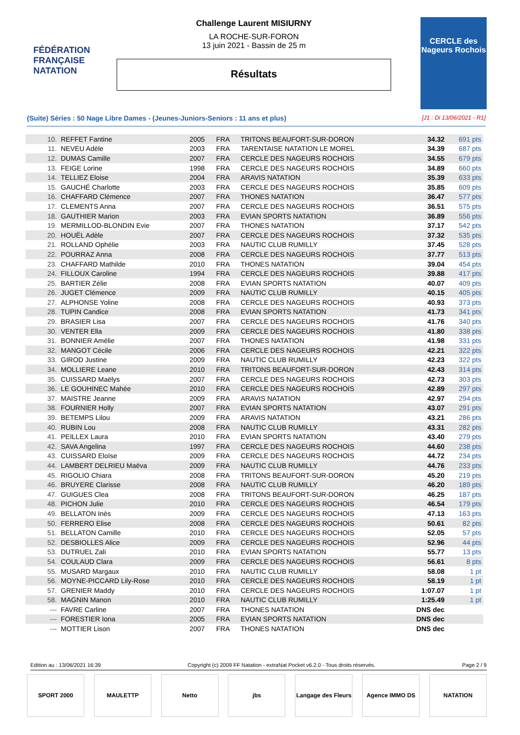FÉDÉRATION FRANÇAISE NATATION
Challenge Laurent MISIURNY
LA ROCHE-SUR-FORON
13 juin 2021 - Bassin de 25 m
Résultats
CERCLE des Nageurs Rochois
(Suite) Séries : 50 Nage Libre Dames - (Jeunes-Juniors-Seniors : 11 ans et plus) [J1 : Di 13/06/2021 - R1]
| 10. | REFFET Fantine | 2005 | FRA | TRITONS BEAUFORT-SUR-DORON | 34.32 | 691 pts |
| 11. | NEVEU Adèle | 2003 | FRA | TARENTAISE NATATION LE MOREL | 34.39 | 687 pts |
| 12. | DUMAS Camille | 2007 | FRA | CERCLE DES NAGEURS ROCHOIS | 34.55 | 679 pts |
| 13. | FEIGE Lorine | 1998 | FRA | CERCLE DES NAGEURS ROCHOIS | 34.89 | 660 pts |
| 14. | TELLIEZ Eloise | 2004 | FRA | ARAVIS NATATION | 35.39 | 633 pts |
| 15. | GAUCHÉ Charlotte | 2003 | FRA | CERCLE DES NAGEURS ROCHOIS | 35.85 | 609 pts |
| 16. | CHAFFARD Clémence | 2007 | FRA | THONES NATATION | 36.47 | 577 pts |
| 17. | CLEMENTS Anna | 2007 | FRA | CERCLE DES NAGEURS ROCHOIS | 36.51 | 575 pts |
| 18. | GAUTHIER Marion | 2003 | FRA | EVIAN SPORTS NATATION | 36.89 | 556 pts |
| 19. | MERMILLOD-BLONDIN Evie | 2007 | FRA | THONES NATATION | 37.17 | 542 pts |
| 20. | HOUËL Adèle | 2007 | FRA | CERCLE DES NAGEURS ROCHOIS | 37.32 | 535 pts |
| 21. | ROLLAND Ophélie | 2003 | FRA | NAUTIC CLUB RUMILLY | 37.45 | 528 pts |
| 22. | POURRAZ Anna | 2008 | FRA | CERCLE DES NAGEURS ROCHOIS | 37.77 | 513 pts |
| 23. | CHAFFARD Mathilde | 2010 | FRA | THONES NATATION | 39.04 | 454 pts |
| 24. | FILLOUX Caroline | 1994 | FRA | CERCLE DES NAGEURS ROCHOIS | 39.88 | 417 pts |
| 25. | BARTIER Zélie | 2008 | FRA | EVIAN SPORTS NATATION | 40.07 | 409 pts |
| 26. | JUGET Clémence | 2009 | FRA | NAUTIC CLUB RUMILLY | 40.15 | 405 pts |
| 27. | ALPHONSE Yoline | 2008 | FRA | CERCLE DES NAGEURS ROCHOIS | 40.93 | 373 pts |
| 28. | TUPIN Candice | 2008 | FRA | EVIAN SPORTS NATATION | 41.73 | 341 pts |
| 29. | BRASIER Lisa | 2007 | FRA | CERCLE DES NAGEURS ROCHOIS | 41.76 | 340 pts |
| 30. | VENTER Ella | 2009 | FRA | CERCLE DES NAGEURS ROCHOIS | 41.80 | 338 pts |
| 31. | BONNIER Amélie | 2007 | FRA | THONES NATATION | 41.98 | 331 pts |
| 32. | MANGOT Cécile | 2006 | FRA | CERCLE DES NAGEURS ROCHOIS | 42.21 | 322 pts |
| 33. | GIROD Justine | 2009 | FRA | NAUTIC CLUB RUMILLY | 42.23 | 322 pts |
| 34. | MOLLIERE Leane | 2010 | FRA | TRITONS BEAUFORT-SUR-DORON | 42.43 | 314 pts |
| 35. | CUISSARD Maëlys | 2007 | FRA | CERCLE DES NAGEURS ROCHOIS | 42.73 | 303 pts |
| 36. | LE GOUHINEC Mahée | 2010 | FRA | CERCLE DES NAGEURS ROCHOIS | 42.89 | 297 pts |
| 37. | MAISTRE Jeanne | 2009 | FRA | ARAVIS NATATION | 42.97 | 294 pts |
| 38. | FOURNIER Holly | 2007 | FRA | EVIAN SPORTS NATATION | 43.07 | 291 pts |
| 39. | BETEMPS Lilou | 2009 | FRA | ARAVIS NATATION | 43.21 | 286 pts |
| 40. | RUBIN Lou | 2008 | FRA | NAUTIC CLUB RUMILLY | 43.31 | 282 pts |
| 41. | PEILLEX Laura | 2010 | FRA | EVIAN SPORTS NATATION | 43.40 | 279 pts |
| 42. | SAVA Angelina | 1997 | FRA | CERCLE DES NAGEURS ROCHOIS | 44.60 | 238 pts |
| 43. | CUISSARD Eloïse | 2009 | FRA | CERCLE DES NAGEURS ROCHOIS | 44.72 | 234 pts |
| 44. | LAMBERT DELRIEU Maëva | 2009 | FRA | NAUTIC CLUB RUMILLY | 44.76 | 233 pts |
| 45. | RIGOLIO Chiara | 2008 | FRA | TRITONS BEAUFORT-SUR-DORON | 45.20 | 219 pts |
| 46. | BRUYERE Clarisse | 2008 | FRA | NAUTIC CLUB RUMILLY | 46.20 | 189 pts |
| 47. | GUIGUES Clea | 2008 | FRA | TRITONS BEAUFORT-SUR-DORON | 46.25 | 187 pts |
| 48. | PICHON Julie | 2010 | FRA | CERCLE DES NAGEURS ROCHOIS | 46.54 | 179 pts |
| 49. | BELLATON Inès | 2009 | FRA | CERCLE DES NAGEURS ROCHOIS | 47.13 | 163 pts |
| 50. | FERRERO Elise | 2008 | FRA | CERCLE DES NAGEURS ROCHOIS | 50.61 | 82 pts |
| 51. | BELLATON Camille | 2010 | FRA | CERCLE DES NAGEURS ROCHOIS | 52.05 | 57 pts |
| 52. | DESBIOLLES Alice | 2009 | FRA | CERCLE DES NAGEURS ROCHOIS | 52.96 | 44 pts |
| 53. | DUTRUEL Zali | 2010 | FRA | EVIAN SPORTS NATATION | 55.77 | 13 pts |
| 54. | COULAUD Clara | 2009 | FRA | CERCLE DES NAGEURS ROCHOIS | 56.61 | 8 pts |
| 55. | MUSARD Margaux | 2010 | FRA | NAUTIC CLUB RUMILLY | 58.08 | 1 pt |
| 56. | MOYNE-PICCARD Lily-Rose | 2010 | FRA | CERCLE DES NAGEURS ROCHOIS | 58.19 | 1 pt |
| 57. | GRENIER Maddy | 2010 | FRA | CERCLE DES NAGEURS ROCHOIS | 1:07.07 | 1 pt |
| 58. | MAGNIN Manon | 2010 | FRA | NAUTIC CLUB RUMILLY | 1:25.49 | 1 pt |
| --- | FAVRE Carline | 2007 | FRA | THONES NATATION | DNS dec | |
| --- | FORESTIER Iona | 2005 | FRA | EVIAN SPORTS NATATION | DNS dec | |
| --- | MOTTIER Lison | 2007 | FRA | THONES NATATION | DNS dec | |
Edition au : 13/06/2021 16:39 Copyright (c) 2009 FF Natation - extraNat Pocket v6.2.0 - Tous droits réservés. Page 2 / 9
SPORT 2000 MAULETTP Netto jbs Langage des Fleurs
Agence IMMO DS NATATION